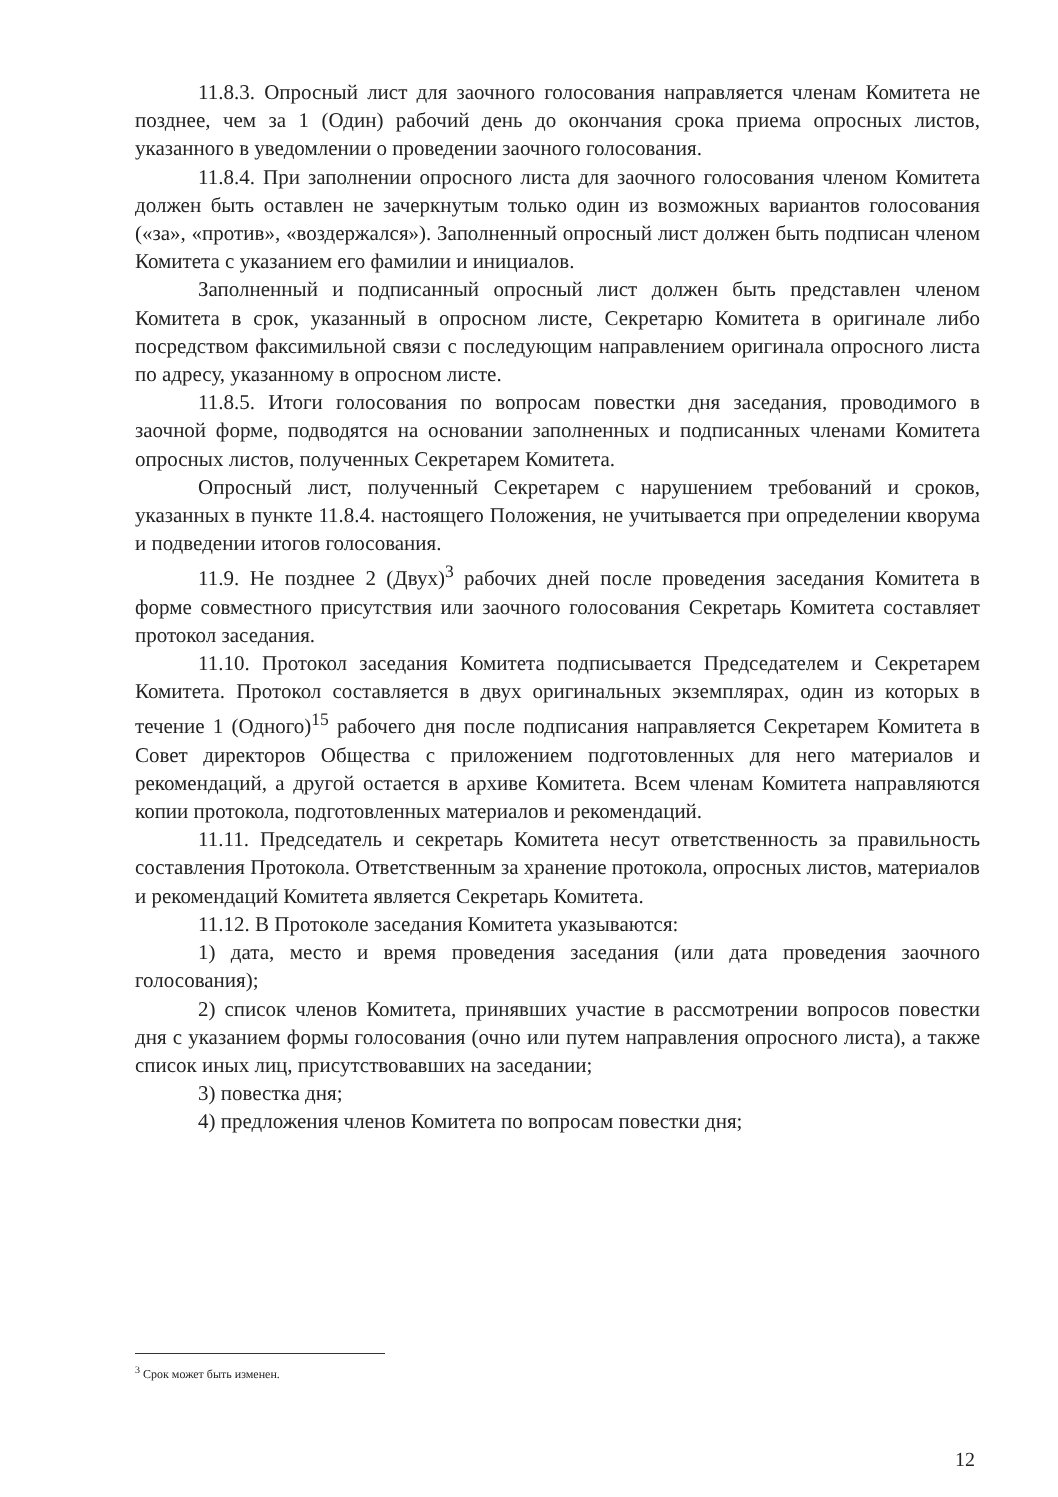11.8.3. Опросный лист для заочного голосования направляется членам Комитета не позднее, чем за 1 (Один) рабочий день до окончания срока приема опросных листов, указанного в уведомлении о проведении заочного голосования.
11.8.4. При заполнении опросного листа для заочного голосования членом Комитета должен быть оставлен не зачеркнутым только один из возможных вариантов голосования («за», «против», «воздержался»). Заполненный опросный лист должен быть подписан членом Комитета с указанием его фамилии и инициалов.
Заполненный и подписанный опросный лист должен быть представлен членом Комитета в срок, указанный в опросном листе, Секретарю Комитета в оригинале либо посредством факсимильной связи с последующим направлением оригинала опросного листа по адресу, указанному в опросном листе.
11.8.5. Итоги голосования по вопросам повестки дня заседания, проводимого в заочной форме, подводятся на основании заполненных и подписанных членами Комитета опросных листов, полученных Секретарем Комитета.
Опросный лист, полученный Секретарем с нарушением требований и сроков, указанных в пункте 11.8.4. настоящего Положения, не учитывается при определении кворума и подведении итогов голосования.
11.9. Не позднее 2 (Двух)<sup>3</sup> рабочих дней после проведения заседания Комитета в форме совместного присутствия или заочного голосования Секретарь Комитета составляет протокол заседания.
11.10. Протокол заседания Комитета подписывается Председателем и Секретарем Комитета. Протокол составляется в двух оригинальных экземплярах, один из которых в течение 1 (Одного)<sup>15</sup> рабочего дня после подписания направляется Секретарем Комитета в Совет директоров Общества с приложением подготовленных для него материалов и рекомендаций, а другой остается в архиве Комитета. Всем членам Комитета направляются копии протокола, подготовленных материалов и рекомендаций.
11.11. Председатель и секретарь Комитета несут ответственность за правильность составления Протокола. Ответственным за хранение протокола, опросных листов, материалов и рекомендаций Комитета является Секретарь Комитета.
11.12. В Протоколе заседания Комитета указываются:
1) дата, место и время проведения заседания (или дата проведения заочного голосования);
2) список членов Комитета, принявших участие в рассмотрении вопросов повестки дня с указанием формы голосования (очно или путем направления опросного листа), а также список иных лиц, присутствовавших на заседании;
3) повестка дня;
4) предложения членов Комитета по вопросам повестки дня;
<sup>3</sup> Срок может быть изменен.
12